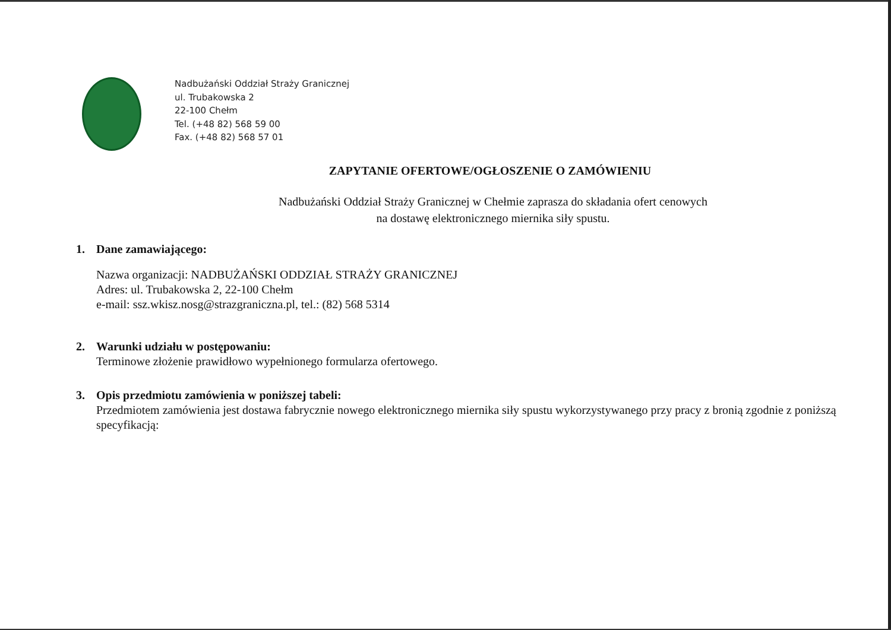Nadbużański Oddział Straży Granicznej
ul. Trubakowska 2
22-100 Chełm
Tel. (+48 82) 568 59 00
Fax. (+48 82) 568 57 01
ZAPYTANIE OFERTOWE/OGŁOSZENIE O ZAMÓWIENIU
Nadbużański Oddział Straży Granicznej w Chełmie zaprasza do składania ofert cenowych
na dostawę elektronicznego miernika siły spustu.
1. Dane zamawiającego:
Nazwa organizacji: NADBUŻAŃSKI ODDZIAŁ STRAŻY GRANICZNEJ
Adres: ul. Trubakowska 2, 22-100 Chełm
e-mail: ssz.wkisz.nosg@strazgraniczna.pl, tel.: (82) 568 5314
2. Warunki udziału w postępowaniu:
Terminowe złożenie prawidłowo wypełnionego formularza ofertowego.
3. Opis przedmiotu zamówienia w poniższej tabeli:
Przedmiotem zamówienia jest dostawa fabrycznie nowego elektronicznego miernika siły spustu wykorzystywanego przy pracy z bronią zgodnie z poniższą specyfikacją: